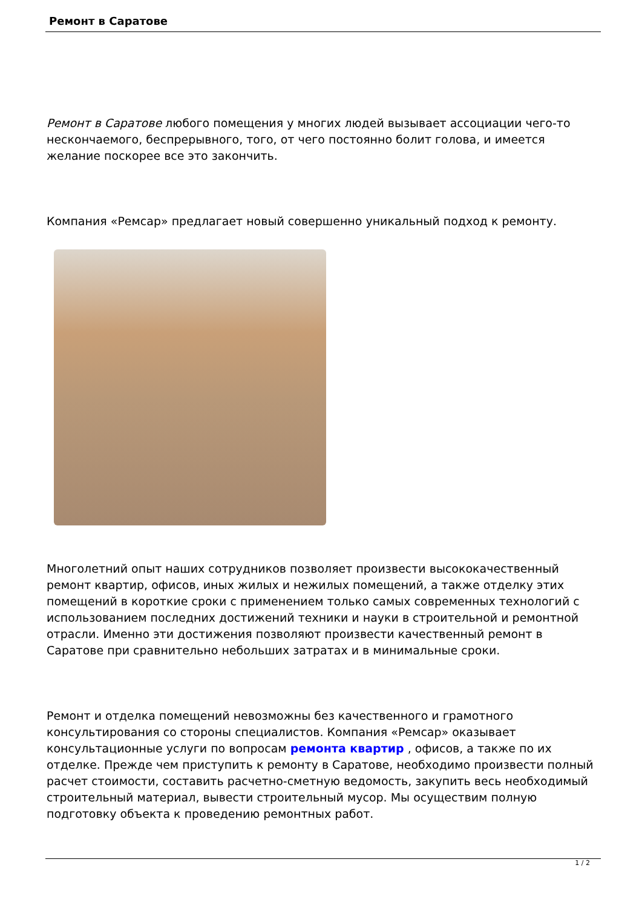Ремонт в Саратове
Ремонт в Саратове любого помещения у многих людей вызывает ассоциации чего-то нескончаемого, беспрерывного, того, от чего постоянно болит голова, и имеется желание поскорее все это закончить.
Компания «Ремсар» предлагает новый совершенно уникальный подход к ремонту.
Многолетний опыт наших сотрудников позволяет произвести высококачественный ремонт квартир, офисов, иных жилых и нежилых помещений, а также отделку этих помещений в короткие сроки с применением только самых современных технологий с использованием последних достижений техники и науки в строительной и ремонтной отрасли. Именно эти достижения позволяют произвести качественный ремонт в Саратове при сравнительно небольших затратах и в минимальные сроки.
Ремонт и отделка помещений невозможны без качественного и грамотного консультирования со стороны специалистов. Компания «Ремсар» оказывает консультационные услуги по вопросам ремонта квартир , офисов, а также по их отделке. Прежде чем приступить к ремонту в Саратове, необходимо произвести полный расчет стоимости, составить расчетно-сметную ведомость, закупить весь необходимый строительный материал, вывести строительный мусор. Мы осуществим полную подготовку объекта к проведению ремонтных работ.
1 / 2